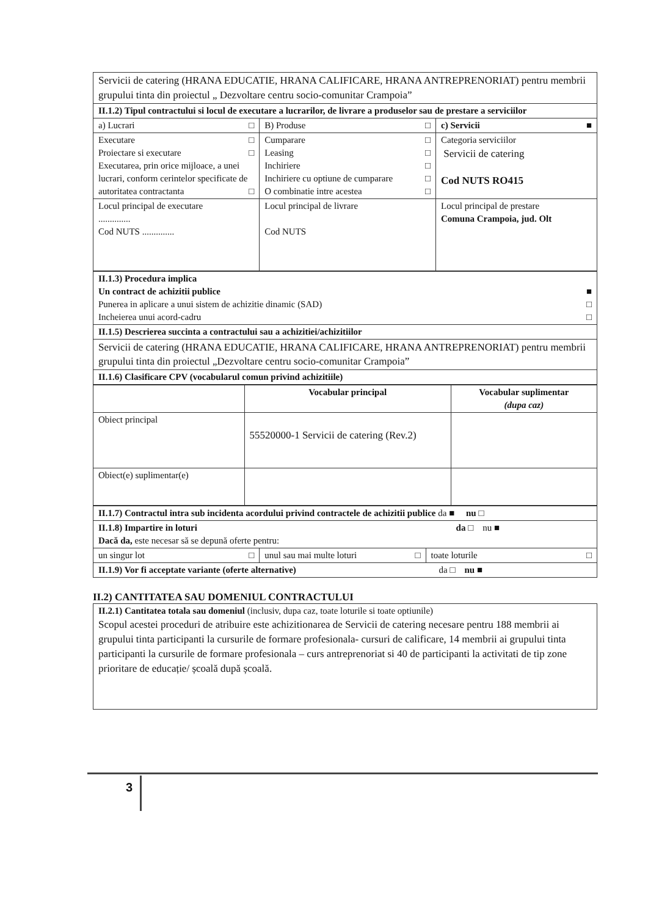| Servicii de catering (HRANA EDUCATIE, HRANA CALIFICARE, HRANA ANTREPRENORIAT) pentru membrii grupului tinta din proiectul „ Dezvoltare centru socio-comunitar Crampoia” | | |
| II.1.2) Tipul contractului si locul de executare a lucrarilor, de livrare a produselor sau de prestare a serviciilor | | |
| a) Lucrari □ | B) Produse □ | c) Servicii ■ |
| Executare □ Proiectare si executare □ Executarea, prin orice mijloace, a unei lucrari, conform cerintelor specificate de autoritatea contractanta □ | Cumparare □ Leasing □ Inchiriere □ Inchiriere cu optiune de cumparare □ O combinatie intre acestea □ | Categoria serviciilor Servicii de catering Cod NUTS RO415 |
| Locul principal de executare .............. Cod NUTS .............. | Locul principal de livrare Cod NUTS | Locul principal de prestare Comuna Crampoia, jud. Olt |
| II.1.3) Procedura implica Un contract de achizitii publice ■ Punerea in aplicare a unui sistem de achizitie dinamic (SAD) □ Incheierea unui acord-cadru □ |
| II.1.5) Descrierea succinta a contractului sau a achizitiei/achizitiilor |
| Servicii de catering (HRANA EDUCATIE, HRANA CALIFICARE, HRANA ANTREPRENORIAT) pentru membrii grupului tinta din proiectul „Dezvoltare centru socio-comunitar Crampoia” |
| II.1.6) Clasificare CPV (vocabularul comun privind achizitiile) |
| | Vocabular principal | Vocabular suplimentar (dupa caz) |
| --- | --- | --- |
| Obiect principal | 55520000-1 Servicii de catering (Rev.2) | |
| Obiect(e) suplimentar(e) | | |
| II.1.7) Contractul intra sub incidenta acordului privind contractele de achizitii publice da ■ nu □ | | |
| II.1.8) Impartire in loturi da □ nu ■ Dacă da, este necesar să se depună oferte pentru: | | |
| un singur lot □ | unul sau mai multe loturi □ | toate loturile □ |
| II.1.9) Vor fi acceptate variante (oferte alternative) da □ nu ■ | | |
II.2) CANTITATEA SAU DOMENIUL CONTRACTULUI
| II.2.1) Cantitatea totala sau domeniul (inclusiv, dupa caz, toate loturile si toate optiunile) Scopul acestei proceduri de atribuire este achizitionarea de Servicii de catering necesare pentru 188 membrii ai grupului tinta participanti la cursurile de formare profesionala- cursuri de calificare, 14 membrii ai grupului tinta participanti la cursurile de formare profesionala – curs antreprenoriat si 40 de participanti la activitati de tip zone prioritare de educație/ școală după școală. |
3